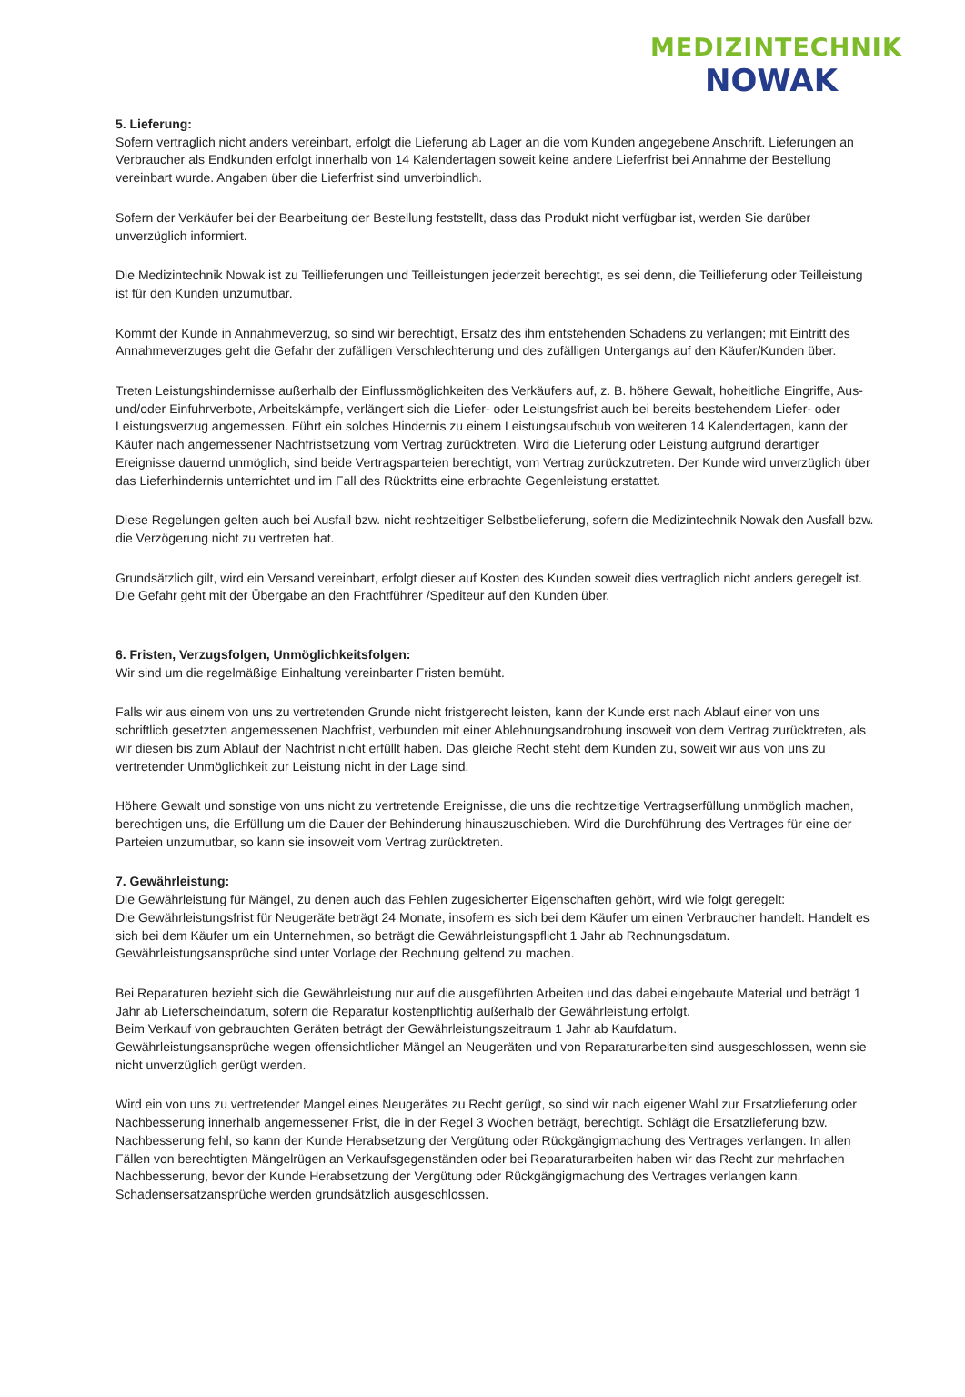MEDIZINTECHNIK
NOWAK
5. Lieferung:
Sofern vertraglich nicht anders vereinbart, erfolgt die Lieferung ab Lager an die vom Kunden angegebene Anschrift. Lieferungen an Verbraucher als Endkunden erfolgt innerhalb von 14 Kalendertagen soweit keine andere Lieferfrist bei Annahme der Bestellung vereinbart wurde. Angaben über die Lieferfrist sind unverbindlich.
Sofern der Verkäufer bei der Bearbeitung der Bestellung feststellt, dass das Produkt nicht verfügbar ist, werden Sie darüber unverzüglich informiert.
Die Medizintechnik Nowak ist zu Teillieferungen und Teilleistungen jederzeit berechtigt, es sei denn, die Teillieferung oder Teilleistung ist für den Kunden unzumutbar.
Kommt der Kunde in Annahmeverzug, so sind wir berechtigt, Ersatz des ihm entstehenden Schadens zu verlangen; mit Eintritt des Annahmeverzuges geht die Gefahr der zufälligen Verschlechterung und des zufälligen Untergangs auf den Käufer/Kunden über.
Treten Leistungshindernisse außerhalb der Einflussmöglichkeiten des Verkäufers auf, z. B. höhere Gewalt, hoheitliche Eingriffe, Aus- und/oder Einfuhrverbote, Arbeitskämpfe, verlängert sich die Liefer- oder Leistungsfrist auch bei bereits bestehendem Liefer- oder Leistungsverzug angemessen. Führt ein solches Hindernis zu einem Leistungsaufschub von weiteren 14 Kalendertagen, kann der Käufer nach angemessener Nachfristsetzung vom Vertrag zurücktreten. Wird die Lieferung oder Leistung aufgrund derartiger Ereignisse dauernd unmöglich, sind beide Vertragsparteien berechtigt, vom Vertrag zurückzutreten. Der Kunde wird unverzüglich über das Lieferhindernis unterrichtet und im Fall des Rücktritts eine erbrachte Gegenleistung erstattet.
Diese Regelungen gelten auch bei Ausfall bzw. nicht rechtzeitiger Selbstbelieferung, sofern die Medizintechnik Nowak den Ausfall bzw. die Verzögerung nicht zu vertreten hat.
Grundsätzlich gilt, wird ein Versand vereinbart, erfolgt dieser auf Kosten des Kunden soweit dies vertraglich nicht anders geregelt ist. Die Gefahr geht mit der Übergabe an den Frachtführer /Spediteur auf den Kunden über.
6. Fristen, Verzugsfolgen, Unmöglichkeitsfolgen:
Wir sind um die regelmäßige Einhaltung vereinbarter Fristen bemüht.
Falls wir aus einem von uns zu vertretenden Grunde nicht fristgerecht leisten, kann der Kunde erst nach Ablauf einer von uns schriftlich gesetzten angemessenen Nachfrist, verbunden mit einer Ablehnungsandrohung insoweit von dem Vertrag zurücktreten, als wir diesen bis zum Ablauf der Nachfrist nicht erfüllt haben. Das gleiche Recht steht dem Kunden zu, soweit wir aus von uns zu vertretender Unmöglichkeit zur Leistung nicht in der Lage sind.
Höhere Gewalt und sonstige von uns nicht zu vertretende Ereignisse, die uns die rechtzeitige Vertragserfüllung unmöglich machen, berechtigen uns, die Erfüllung um die Dauer der Behinderung hinauszuschieben. Wird die Durchführung des Vertrages für eine der Parteien unzumutbar, so kann sie insoweit vom Vertrag zurücktreten.
7. Gewährleistung:
Die Gewährleistung für Mängel, zu denen auch das Fehlen zugesicherter Eigenschaften gehört, wird wie folgt geregelt:
Die Gewährleistungsfrist für Neugeräte beträgt 24 Monate, insofern es sich bei dem Käufer um einen Verbraucher handelt. Handelt es sich bei dem Käufer um ein Unternehmen, so beträgt die Gewährleistungspflicht 1 Jahr ab Rechnungsdatum. Gewährleistungsansprüche sind unter Vorlage der Rechnung geltend zu machen.
Bei Reparaturen bezieht sich die Gewährleistung nur auf die ausgeführten Arbeiten und das dabei eingebaute Material und beträgt 1 Jahr ab Lieferscheindatum, sofern die Reparatur kostenpflichtig außerhalb der Gewährleistung erfolgt.
Beim Verkauf von gebrauchten Geräten beträgt der Gewährleistungszeitraum 1 Jahr ab Kaufdatum.
Gewährleistungsansprüche wegen offensichtlicher Mängel an Neugeräten und von Reparaturarbeiten sind ausgeschlossen, wenn sie nicht unverzüglich gerügt werden.
Wird ein von uns zu vertretender Mangel eines Neugerätes zu Recht gerügt, so sind wir nach eigener Wahl zur Ersatzlieferung oder Nachbesserung innerhalb angemessener Frist, die in der Regel 3 Wochen beträgt, berechtigt. Schlägt die Ersatzlieferung bzw. Nachbesserung fehl, so kann der Kunde Herabsetzung der Vergütung oder Rückgängigmachung des Vertrages verlangen. In allen Fällen von berechtigten Mängelrügen an Verkaufsgegenständen oder bei Reparaturarbeiten haben wir das Recht zur mehrfachen Nachbesserung, bevor der Kunde Herabsetzung der Vergütung oder Rückgängigmachung des Vertrages verlangen kann. Schadensersatzansprüche werden grundsätzlich ausgeschlossen.